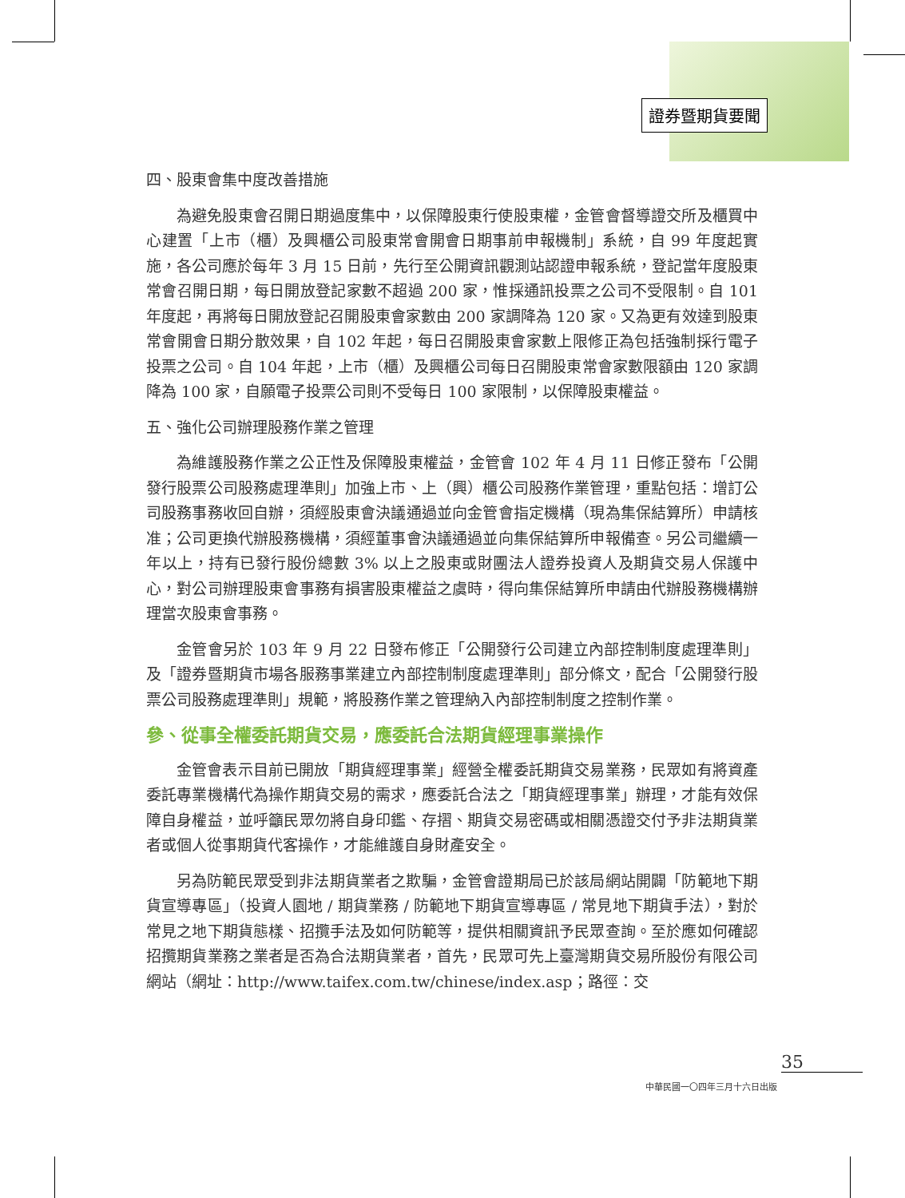證券暨期貨要聞
四、股東會集中度改善措施
為避免股東會召開日期過度集中，以保障股東行使股東權，金管會督導證交所及櫃買中心建置「上市（櫃）及興櫃公司股東常會開會日期事前申報機制」系統，自 99 年度起實施，各公司應於每年 3 月 15 日前，先行至公開資訊觀測站認證申報系統，登記當年度股東常會召開日期，每日開放登記家數不超過 200 家，惟採通訊投票之公司不受限制。自 101 年度起，再將每日開放登記召開股東會家數由 200 家調降為 120 家。又為更有效達到股東常會開會日期分散效果，自 102 年起，每日召開股東會家數上限修正為包括強制採行電子投票之公司。自 104 年起，上市（櫃）及興櫃公司每日召開股東常會家數限額由 120 家調降為 100 家，自願電子投票公司則不受每日 100 家限制，以保障股東權益。
五、強化公司辦理股務作業之管理
為維護股務作業之公正性及保障股東權益，金管會 102 年 4 月 11 日修正發布「公開發行股票公司股務處理準則」加強上市、上（興）櫃公司股務作業管理，重點包括：增訂公司股務事務收回自辦，須經股東會決議通過並向金管會指定機構（現為集保結算所）申請核准；公司更換代辦股務機構，須經董事會決議通過並向集保結算所申報備查。另公司繼續一年以上，持有已發行股份總數 3% 以上之股東或財團法人證券投資人及期貨交易人保護中心，對公司辦理股東會事務有損害股東權益之虞時，得向集保結算所申請由代辦股務機構辦理當次股東會事務。
金管會另於 103 年 9 月 22 日發布修正「公開發行公司建立內部控制制度處理準則」及「證券暨期貨市場各服務事業建立內部控制制度處理準則」部分條文，配合「公開發行股票公司股務處理準則」規範，將股務作業之管理納入內部控制制度之控制作業。
參、從事全權委託期貨交易，應委託合法期貨經理事業操作
金管會表示目前已開放「期貨經理事業」經營全權委託期貨交易業務，民眾如有將資產委託專業機構代為操作期貨交易的需求，應委託合法之「期貨經理事業」辦理，才能有效保障自身權益，並呼籲民眾勿將自身印鑑、存摺、期貨交易密碼或相關憑證交付予非法期貨業者或個人從事期貨代客操作，才能維護自身財產安全。
另為防範民眾受到非法期貨業者之欺騙，金管會證期局已於該局網站開闢「防範地下期貨宣導專區」（投資人園地 / 期貨業務 / 防範地下期貨宣導專區 / 常見地下期貨手法），對於常見之地下期貨態樣、招攬手法及如何防範等，提供相關資訊予民眾查詢。至於應如何確認招攬期貨業務之業者是否為合法期貨業者，首先，民眾可先上臺灣期貨交易所股份有限公司網站（網址：http://www.taifex.com.tw/chinese/index.asp；路徑：交
35
中華民國一〇四年三月十六日出版